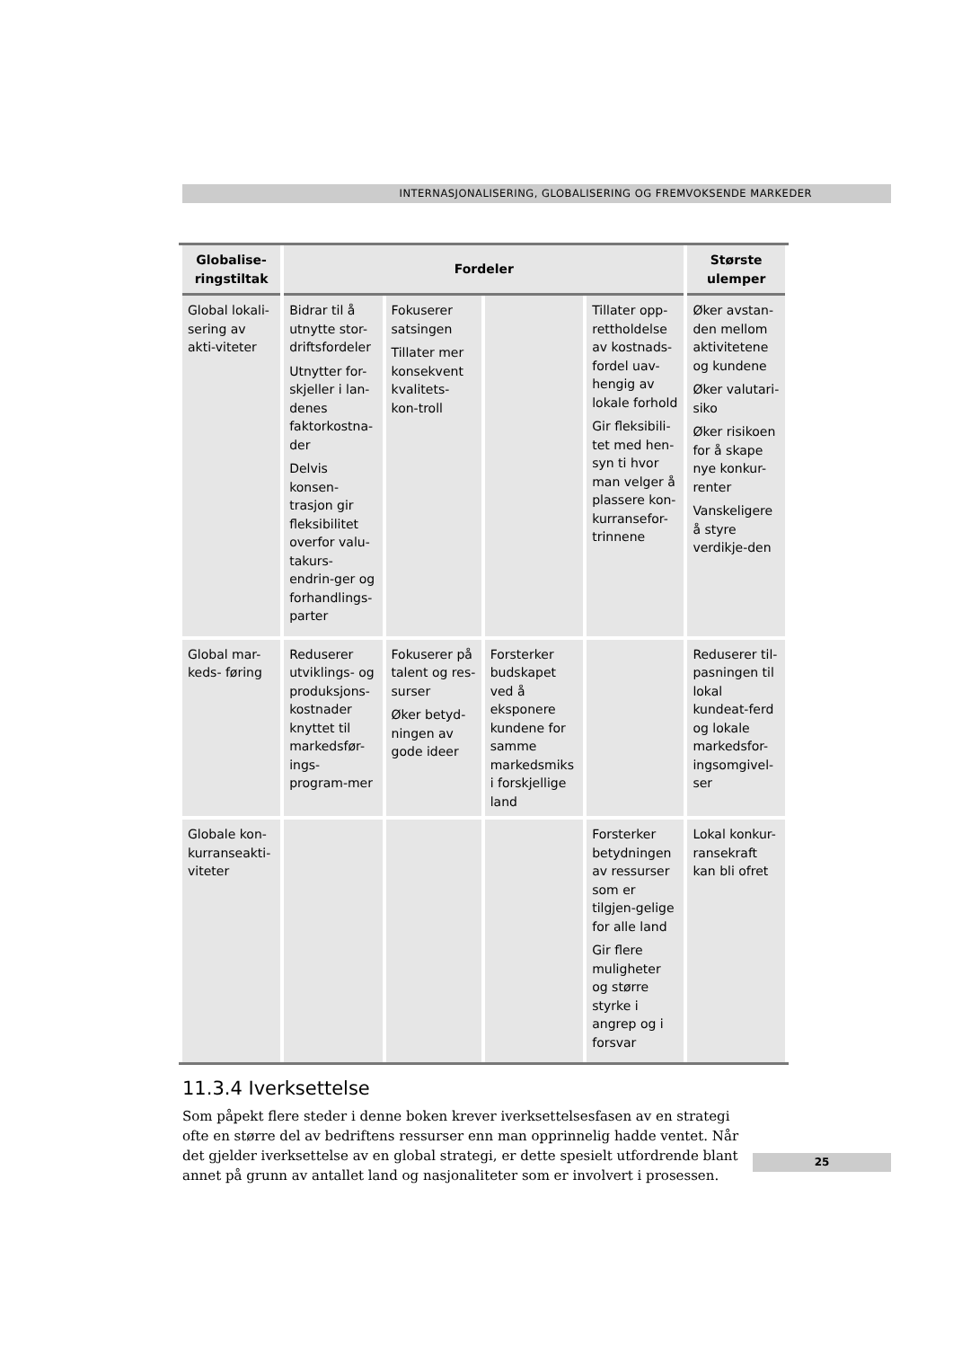INTERNASJONALISERING, GLOBALISERING OG FREMVOKSENDE MARKEDER
| Globalise- ringstiltak | Fordeler | | | | Største ulemper |
| --- | --- | --- | --- | --- | --- |
| Global lokali-sering av akti-viteter | Bidrar til å utnytte stor-driftsfordeler Utnytter for-skjeller i lan-denes faktorkostna-der Delvis konsen-trasjon gir fleksibilitet overfor valu-takurs-endrin-ger og forhandlings-parter | Fokuserer satsingen Tillater mer konsekvent kvalitets-kon-troll | | Tillater opp-rettholdelse av kostnads-fordel uav-hengig av lokale forhold Gir fleksibili-tet med hen-syn ti hvor man velger å plassere kon-kurransefor-trinnene | Øker avstan-den mellom aktivitetene og kundene Øker valutari-siko Øker risikoen for å skape nye konkur-renter Vanskeligere å styre verdikje-den |
| Global mar-keds- føring | Reduserer utviklings- og produksjons-kostnader knyttet til markedsfør-ings-program-mer | Fokuserer på talent og res-surser Øker betyd-ningen av gode ideer | Forsterker budskapet ved å eksponere kundene for samme markedsmiks i forskjellige land | | Reduserer til-pasningen til lokal kundeat-ferd og lokale markedsfor-ingsomgivel-ser |
| Globale kon-kurranseakti-viteter | | | | Forsterker betydningen av ressurser som er tilgjen-gelige for alle land Gir flere muligheter og større styrke i angrep og i forsvar | Lokal konkur-ransekraft kan bli ofret |
11.3.4 Iverksettelse
Som påpekt flere steder i denne boken krever iverksettelsesfasen av en strategi ofte en større del av bedriftens ressurser enn man opprinnelig hadde ventet. Når det gjelder iverksettelse av en global strategi, er dette spesielt utfordrende blant annet på grunn av antallet land og nasjonaliteter som er involvert i prosessen.
25